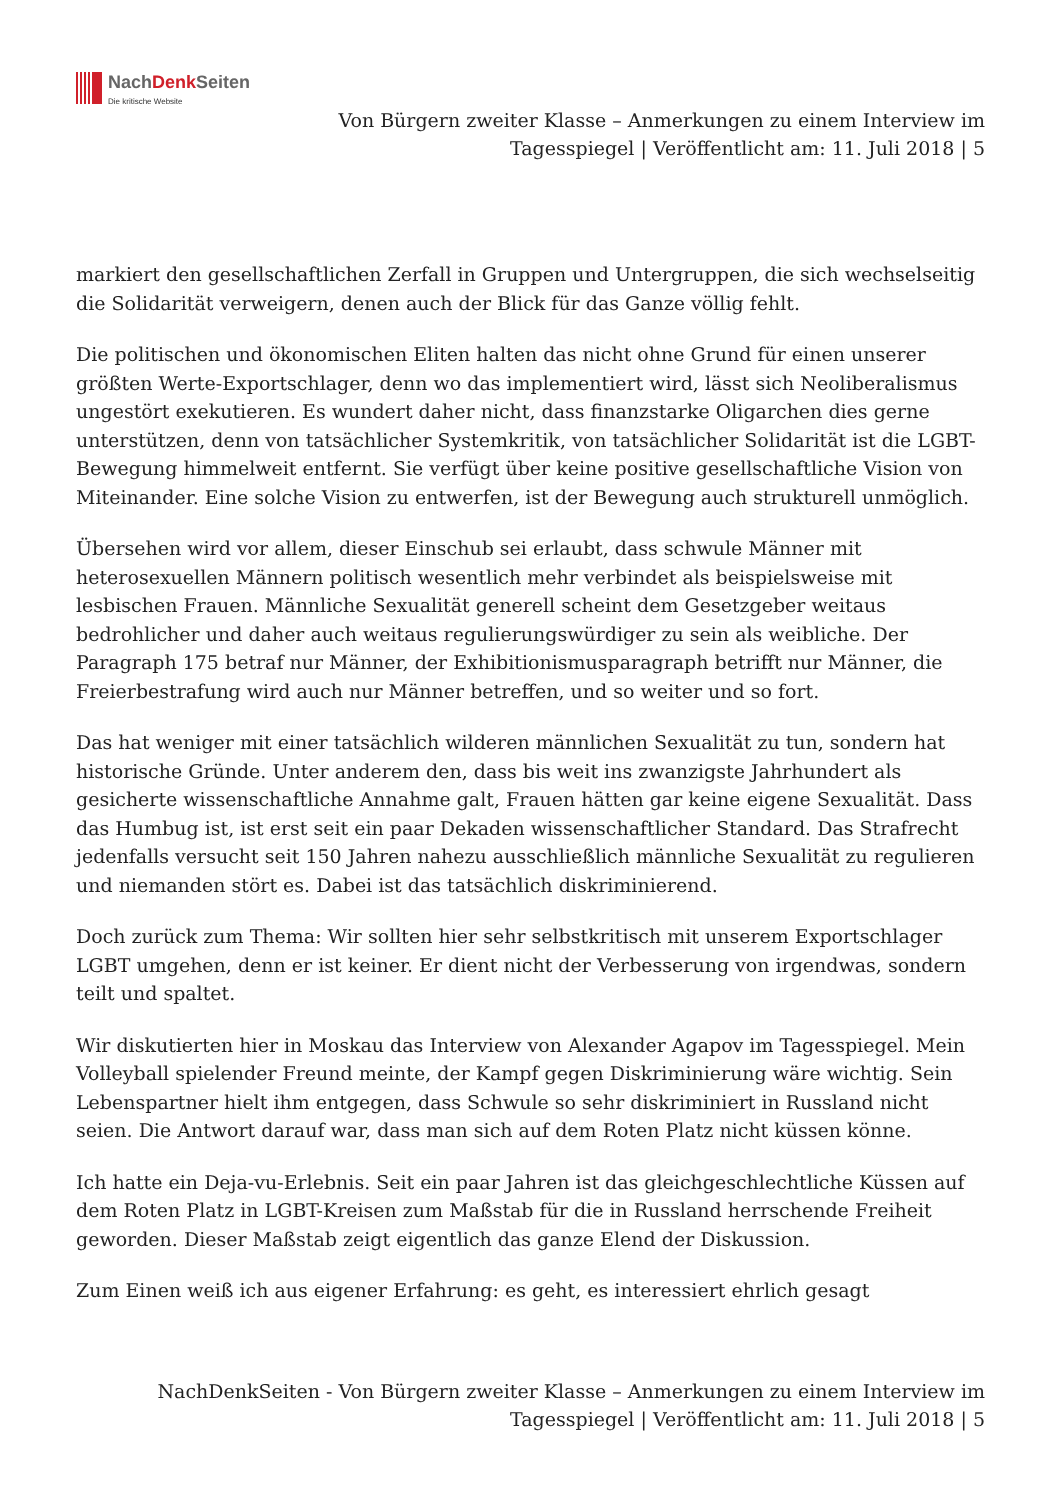NachDenk Seiten
Die kritische Website
Von Bürgern zweiter Klasse – Anmerkungen zu einem Interview im
Tagesspiegel | Veröffentlicht am: 11. Juli 2018 | 5
markiert den gesellschaftlichen Zerfall in Gruppen und Untergruppen, die sich wechselseitig die Solidarität verweigern, denen auch der Blick für das Ganze völlig fehlt.
Die politischen und ökonomischen Eliten halten das nicht ohne Grund für einen unserer größten Werte-Exportschlager, denn wo das implementiert wird, lässt sich Neoliberalismus ungestört exekutieren. Es wundert daher nicht, dass finanzstarke Oligarchen dies gerne unterstützen, denn von tatsächlicher Systemkritik, von tatsächlicher Solidarität ist die LGBT-Bewegung himmelweit entfernt. Sie verfügt über keine positive gesellschaftliche Vision von Miteinander. Eine solche Vision zu entwerfen, ist der Bewegung auch strukturell unmöglich.
Übersehen wird vor allem, dieser Einschub sei erlaubt, dass schwule Männer mit heterosexuellen Männern politisch wesentlich mehr verbindet als beispielsweise mit lesbischen Frauen. Männliche Sexualität generell scheint dem Gesetzgeber weitaus bedrohlicher und daher auch weitaus regulierungswürdiger zu sein als weibliche. Der Paragraph 175 betraf nur Männer, der Exhibitionismusparagraph betrifft nur Männer, die Freierbestrafung wird auch nur Männer betreffen, und so weiter und so fort.
Das hat weniger mit einer tatsächlich wilderen männlichen Sexualität zu tun, sondern hat historische Gründe. Unter anderem den, dass bis weit ins zwanzigste Jahrhundert als gesicherte wissenschaftliche Annahme galt, Frauen hätten gar keine eigene Sexualität. Dass das Humbug ist, ist erst seit ein paar Dekaden wissenschaftlicher Standard. Das Strafrecht jedenfalls versucht seit 150 Jahren nahezu ausschließlich männliche Sexualität zu regulieren und niemanden stört es. Dabei ist das tatsächlich diskriminierend.
Doch zurück zum Thema: Wir sollten hier sehr selbstkritisch mit unserem Exportschlager LGBT umgehen, denn er ist keiner. Er dient nicht der Verbesserung von irgendwas, sondern teilt und spaltet.
Wir diskutierten hier in Moskau das Interview von Alexander Agapov im Tagesspiegel. Mein Volleyball spielender Freund meinte, der Kampf gegen Diskriminierung wäre wichtig. Sein Lebenspartner hielt ihm entgegen, dass Schwule so sehr diskriminiert in Russland nicht seien. Die Antwort darauf war, dass man sich auf dem Roten Platz nicht küssen könne.
Ich hatte ein Deja-vu-Erlebnis. Seit ein paar Jahren ist das gleichgeschlechtliche Küssen auf dem Roten Platz in LGBT-Kreisen zum Maßstab für die in Russland herrschende Freiheit geworden. Dieser Maßstab zeigt eigentlich das ganze Elend der Diskussion.
Zum Einen weiß ich aus eigener Erfahrung: es geht, es interessiert ehrlich gesagt
NachDenkSeiten - Von Bürgern zweiter Klasse – Anmerkungen zu einem Interview im
Tagesspiegel | Veröffentlicht am: 11. Juli 2018 | 5